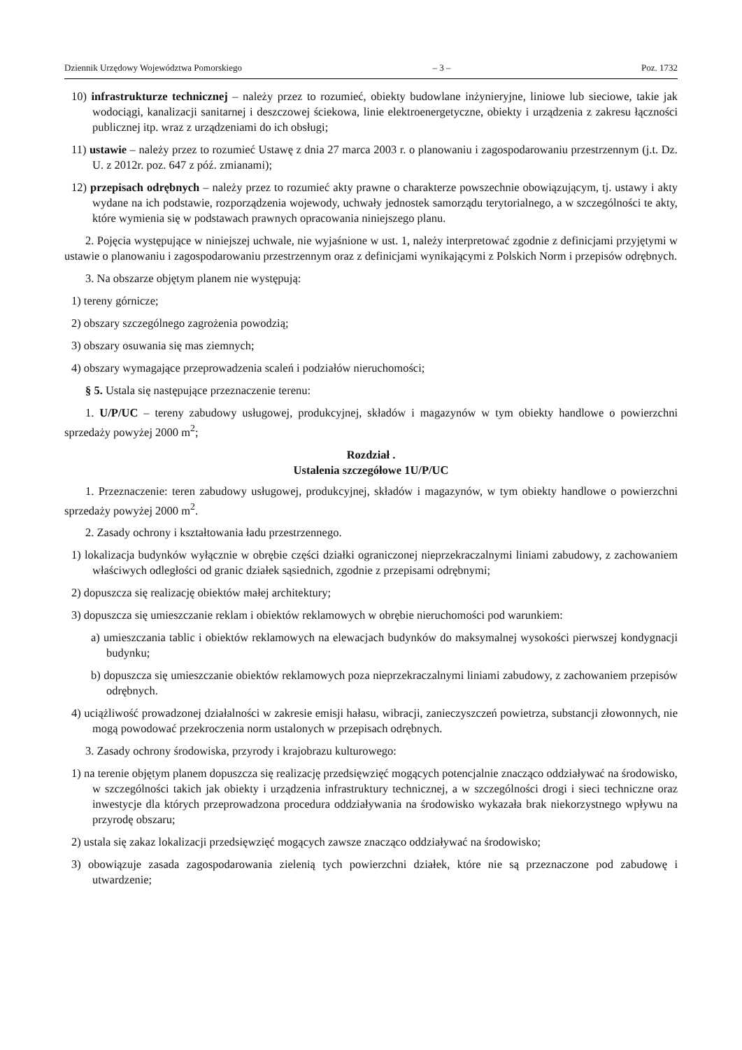Dziennik Urzędowy Województwa Pomorskiego – 3 – Poz. 1732
10) infrastrukturze technicznej – należy przez to rozumieć, obiekty budowlane inżynieryjne, liniowe lub sieciowe, takie jak wodociągi, kanalizacji sanitarnej i deszczowej ściekowa, linie elektroenergetyczne, obiekty i urządzenia z zakresu łączności publicznej itp. wraz z urządzeniami do ich obsługi;
11) ustawie – należy przez to rozumieć Ustawę z dnia 27 marca 2003 r. o planowaniu i zagospodarowaniu przestrzennym (j.t. Dz. U. z 2012r. poz. 647 z póź. zmianami);
12) przepisach odrębnych – należy przez to rozumieć akty prawne o charakterze powszechnie obowiązującym, tj. ustawy i akty wydane na ich podstawie, rozporządzenia wojewody, uchwały jednostek samorządu terytorialnego, a w szczególności te akty, które wymienia się w podstawach prawnych opracowania niniejszego planu.
2. Pojęcia występujące w niniejszej uchwale, nie wyjaśnione w ust. 1, należy interpretować zgodnie z definicjami przyjętymi w ustawie o planowaniu i zagospodarowaniu przestrzennym oraz z definicjami wynikającymi z Polskich Norm i przepisów odrębnych.
3. Na obszarze objętym planem nie występują:
1) tereny górnicze;
2) obszary szczególnego zagrożenia powodzią;
3) obszary osuwania się mas ziemnych;
4) obszary wymagające przeprowadzenia scaleń i podziałów nieruchomości;
§ 5. Ustala się następujące przeznaczenie terenu:
1. U/P/UC – tereny zabudowy usługowej, produkcyjnej, składów i magazynów w tym obiekty handlowe o powierzchni sprzedaży powyżej 2000 m<sup>2</sup>;
Rozdział .
Ustalenia szczegółowe 1U/P/UC
1. Przeznaczenie: teren zabudowy usługowej, produkcyjnej, składów i magazynów, w tym obiekty handlowe o powierzchni sprzedaży powyżej 2000 m<sup>2</sup>.
2. Zasady ochrony i kształtowania ładu przestrzennego.
1) lokalizacja budynków wyłącznie w obrębie części działki ograniczonej nieprzekraczalnymi liniami zabudowy, z zachowaniem właściwych odległości od granic działek sąsiednich, zgodnie z przepisami odrębnymi;
2) dopuszcza się realizację obiektów małej architektury;
3) dopuszcza się umieszczanie reklam i obiektów reklamowych w obrębie nieruchomości pod warunkiem:
a) umieszczania tablic i obiektów reklamowych na elewacjach budynków do maksymalnej wysokości pierwszej kondygnacji budynku;
b) dopuszcza się umieszczanie obiektów reklamowych poza nieprzekraczalnymi liniami zabudowy, z zachowaniem przepisów odrębnych.
4) uciążliwość prowadzonej działalności w zakresie emisji hałasu, wibracji, zanieczyszczeń powietrza, substancji złowonnych, nie mogą powodować przekroczenia norm ustalonych w przepisach odrębnych.
3. Zasady ochrony środowiska, przyrody i krajobrazu kulturowego:
1) na terenie objętym planem dopuszcza się realizację przedsięwzięć mogących potencjalnie znacząco oddziaływać na środowisko, w szczególności takich jak obiekty i urządzenia infrastruktury technicznej, a w szczególności drogi i sieci techniczne oraz inwestycje dla których przeprowadzona procedura oddziaływania na środowisko wykazała brak niekorzystnego wpływu na przyrodę obszaru;
2) ustala się zakaz lokalizacji przedsięwzięć mogących zawsze znacząco oddziaływać na środowisko;
3) obowiązuje zasada zagospodarowania zielenią tych powierzchni działek, które nie są przeznaczone pod zabudowę i utwardzenie;